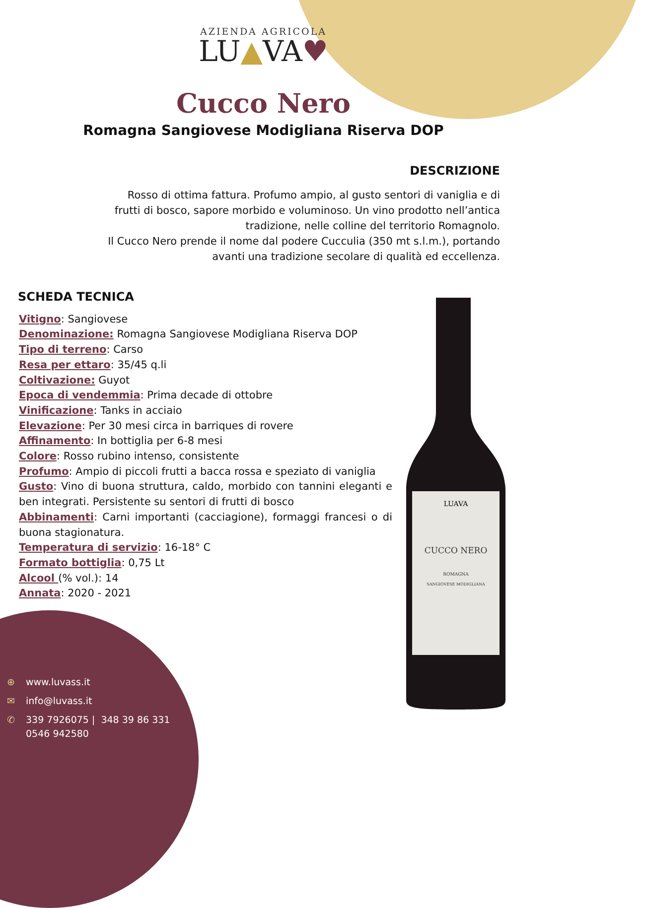AZIENDA AGRICOLA
LU▲VA♥
Cucco Nero
Romagna Sangiovese Modigliana Riserva DOP
DESCRIZIONE
Rosso di ottima fattura. Profumo ampio, al gusto sentori di vaniglia e di frutti di bosco, sapore morbido e voluminoso. Un vino prodotto nell’antica tradizione, nelle colline del territorio Romagnolo.
Il Cucco Nero prende il nome dal podere Cucculia (350 mt s.l.m.), portando avanti una tradizione secolare di qualità ed eccellenza.
SCHEDA TECNICA
Vitigno: Sangiovese
Denominazione: Romagna Sangiovese Modigliana Riserva DOP
Tipo di terreno: Carso
Resa per ettaro: 35/45 q.li
Coltivazione: Guyot
Epoca di vendemmia: Prima decade di ottobre
Vinificazione: Tanks in acciaio
Elevazione: Per 30 mesi circa in barriques di rovere
Affinamento: In bottiglia per 6-8 mesi
Colore: Rosso rubino intenso, consistente
Profumo: Ampio di piccoli frutti a bacca rossa e speziato di vaniglia
Gusto: Vino di buona struttura, caldo, morbido con tannini eleganti e ben integrati. Persistente su sentori di frutti di bosco
Abbinamenti: Carni importanti (cacciagione), formaggi francesi o di buona stagionatura.
Temperatura di servizio: 16-18° C
Formato bottiglia: 0,75 Lt
Alcool (% vol.): 14
Annata: 2020 - 2021
LUAVA
CUCCO NERO
ROMAGNA
SANGIOVESE MODIGLIANA
⊕ www.luvass.it
✉ info@luvass.it
✆ 339 7926075 | 348 39 86 331
0546 942580